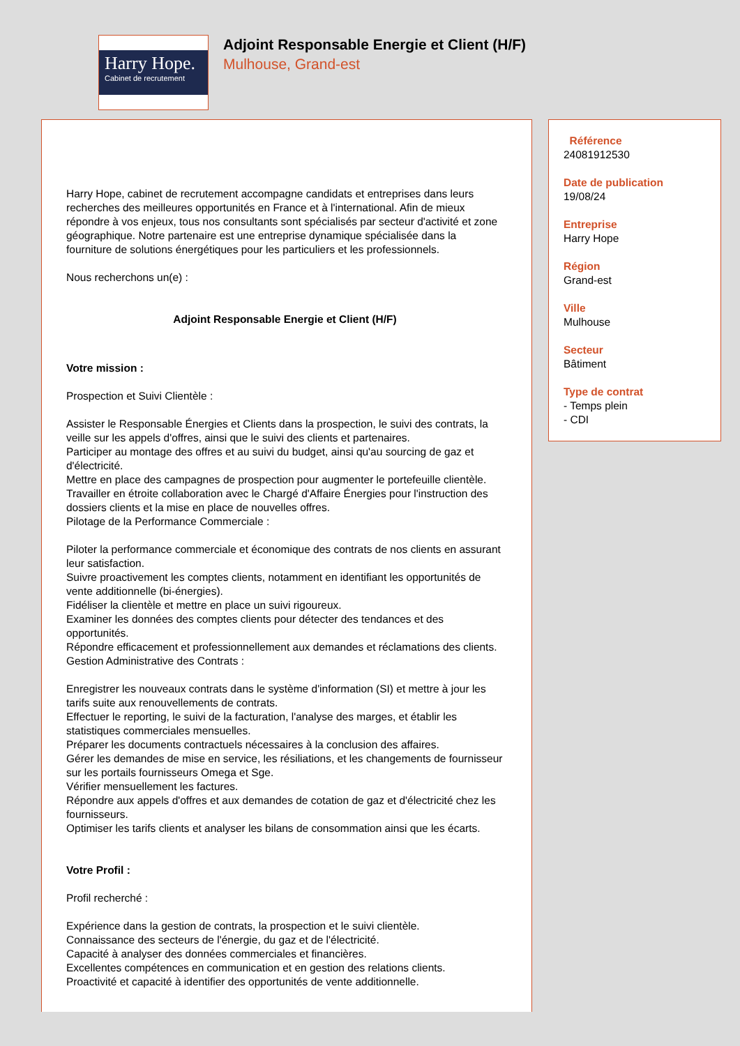Harry Hope.
Cabinet de recrutement
Adjoint Responsable Energie et Client (H/F)
Mulhouse, Grand-est
Harry Hope, cabinet de recrutement accompagne candidats et entreprises dans leurs recherches des meilleures opportunités en France et à l'international. Afin de mieux répondre à vos enjeux, tous nos consultants sont spécialisés par secteur d'activité et zone géographique. Notre partenaire est une entreprise dynamique spécialisée dans la fourniture de solutions énergétiques pour les particuliers et les professionnels.
Nous recherchons un(e) :
Adjoint Responsable Energie et Client (H/F)
Votre mission :
Prospection et Suivi Clientèle :
Assister le Responsable Énergies et Clients dans la prospection, le suivi des contrats, la veille sur les appels d'offres, ainsi que le suivi des clients et partenaires.
Participer au montage des offres et au suivi du budget, ainsi qu'au sourcing de gaz et d'électricité.
Mettre en place des campagnes de prospection pour augmenter le portefeuille clientèle.
Travailler en étroite collaboration avec le Chargé d'Affaire Énergies pour l'instruction des dossiers clients et la mise en place de nouvelles offres.
Pilotage de la Performance Commerciale :
Piloter la performance commerciale et économique des contrats de nos clients en assurant leur satisfaction.
Suivre proactivement les comptes clients, notamment en identifiant les opportunités de vente additionnelle (bi-énergies).
Fidéliser la clientèle et mettre en place un suivi rigoureux.
Examiner les données des comptes clients pour détecter des tendances et des opportunités.
Répondre efficacement et professionnellement aux demandes et réclamations des clients.
Gestion Administrative des Contrats :
Enregistrer les nouveaux contrats dans le système d'information (SI) et mettre à jour les tarifs suite aux renouvellements de contrats.
Effectuer le reporting, le suivi de la facturation, l'analyse des marges, et établir les statistiques commerciales mensuelles.
Préparer les documents contractuels nécessaires à la conclusion des affaires.
Gérer les demandes de mise en service, les résiliations, et les changements de fournisseur sur les portails fournisseurs Omega et Sge.
Vérifier mensuellement les factures.
Répondre aux appels d'offres et aux demandes de cotation de gaz et d'électricité chez les fournisseurs.
Optimiser les tarifs clients et analyser les bilans de consommation ainsi que les écarts.
Votre Profil :
Profil recherché :
Expérience dans la gestion de contrats, la prospection et le suivi clientèle.
Connaissance des secteurs de l'énergie, du gaz et de l'électricité.
Capacité à analyser des données commerciales et financières.
Excellentes compétences en communication et en gestion des relations clients.
Proactivité et capacité à identifier des opportunités de vente additionnelle.
Référence
24081912530
Date de publication
19/08/24
Entreprise
Harry Hope
Région
Grand-est
Ville
Mulhouse
Secteur
Bâtiment
Type de contrat
- Temps plein
- CDI